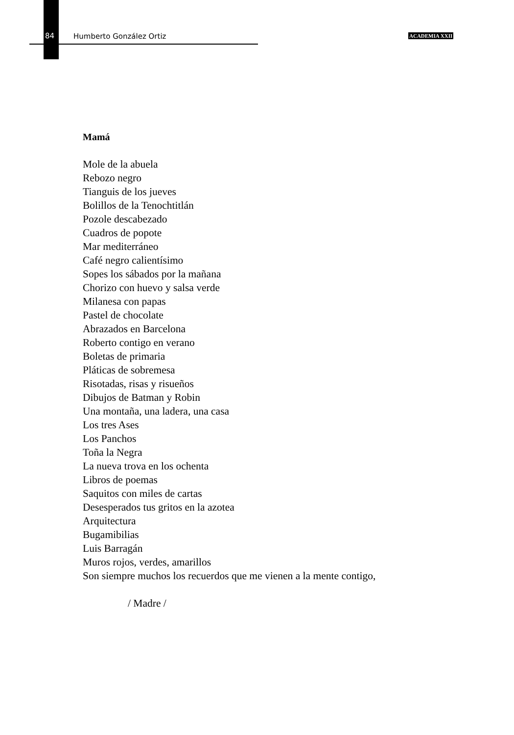84 Humberto González Ortiz ACADEMIA XXII
Mamá
Mole de la abuela
Rebozo negro
Tianguis de los jueves
Bolillos de la Tenochtitlán
Pozole descabezado
Cuadros de popote
Mar mediterráneo
Café negro calientísimo
Sopes los sábados por la mañana
Chorizo con huevo y salsa verde
Milanesa con papas
Pastel de chocolate
Abrazados en Barcelona
Roberto contigo en verano
Boletas de primaria
Pláticas de sobremesa
Risotadas, risas y risueños
Dibujos de Batman y Robin
Una montaña, una ladera, una casa
Los tres Ases
Los Panchos
Toña la Negra
La nueva trova en los ochenta
Libros de poemas
Saquitos con miles de cartas
Desesperados tus gritos en la azotea
Arquitectura
Bugamibilias
Luis Barragán
Muros rojos, verdes, amarillos
Son siempre muchos los recuerdos que me vienen a la mente contigo,
/ Madre /